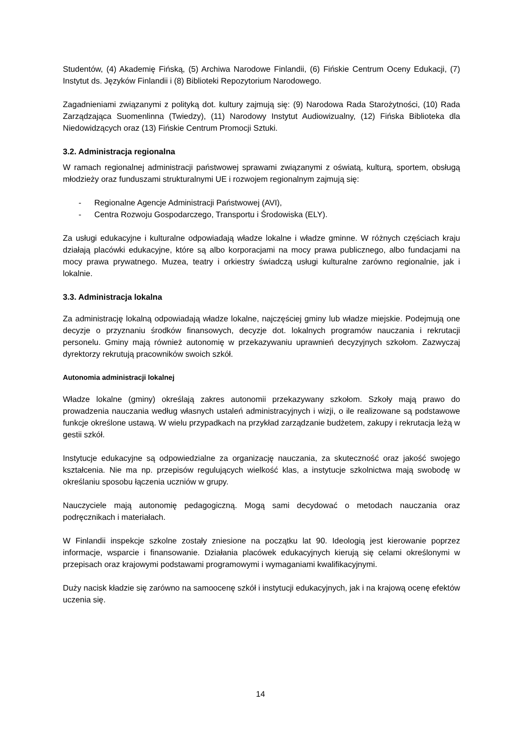Studentów, (4) Akademię Fińską, (5) Archiwa Narodowe Finlandii, (6) Fińskie Centrum Oceny Edukacji, (7) Instytut ds. Języków Finlandii i (8) Biblioteki Repozytorium Narodowego.
Zagadnieniami związanymi z polityką dot. kultury zajmują się: (9) Narodowa Rada Starożytności, (10) Rada Zarządzająca Suomenlinna (Twiedzy), (11) Narodowy Instytut Audiowizualny, (12) Fińska Biblioteka dla Niedowidzących oraz (13) Fińskie Centrum Promocji Sztuki.
3.2. Administracja regionalna
W ramach regionalnej administracji państwowej sprawami związanymi z oświatą, kulturą, sportem, obsługą młodzieży oraz funduszami strukturalnymi UE i rozwojem regionalnym zajmują się:
- Regionalne Agencje Administracji Państwowej (AVI),
- Centra Rozwoju Gospodarczego, Transportu i Środowiska (ELY).
Za usługi edukacyjne i kulturalne odpowiadają władze lokalne i władze gminne. W różnych częściach kraju działają placówki edukacyjne, które są albo korporacjami na mocy prawa publicznego, albo fundacjami na mocy prawa prywatnego. Muzea, teatry i orkiestry świadczą usługi kulturalne zarówno regionalnie, jak i lokalnie.
3.3. Administracja lokalna
Za administrację lokalną odpowiadają władze lokalne, najczęściej gminy lub władze miejskie. Podejmują one decyzje o przyznaniu środków finansowych, decyzje dot. lokalnych programów nauczania i rekrutacji personelu. Gminy mają również autonomię w przekazywaniu uprawnień decyzyjnych szkołom. Zazwyczaj dyrektorzy rekrutują pracowników swoich szkół.
Autonomia administracji lokalnej
Władze lokalne (gminy) określają zakres autonomii przekazywany szkołom. Szkoły mają prawo do prowadzenia nauczania według własnych ustaleń administracyjnych i wizji, o ile realizowane są podstawowe funkcje określone ustawą. W wielu przypadkach na przykład zarządzanie budżetem, zakupy i rekrutacja leżą w gestii szkół.
Instytucje edukacyjne są odpowiedzialne za organizację nauczania, za skuteczność oraz jakość swojego kształcenia. Nie ma np. przepisów regulujących wielkość klas, a instytucje szkolnictwa mają swobodę w określaniu sposobu łączenia uczniów w grupy.
Nauczyciele mają autonomię pedagogiczną. Mogą sami decydować o metodach nauczania oraz podręcznikach i materiałach.
W Finlandii inspekcje szkolne zostały zniesione na początku lat 90. Ideologią jest kierowanie poprzez informacje, wsparcie i finansowanie. Działania placówek edukacyjnych kierują się celami określonymi w przepisach oraz krajowymi podstawami programowymi i wymaganiami kwalifikacyjnymi.
Duży nacisk kładzie się zarówno na samoocenę szkół i instytucji edukacyjnych, jak i na krajową ocenę efektów uczenia się.
14